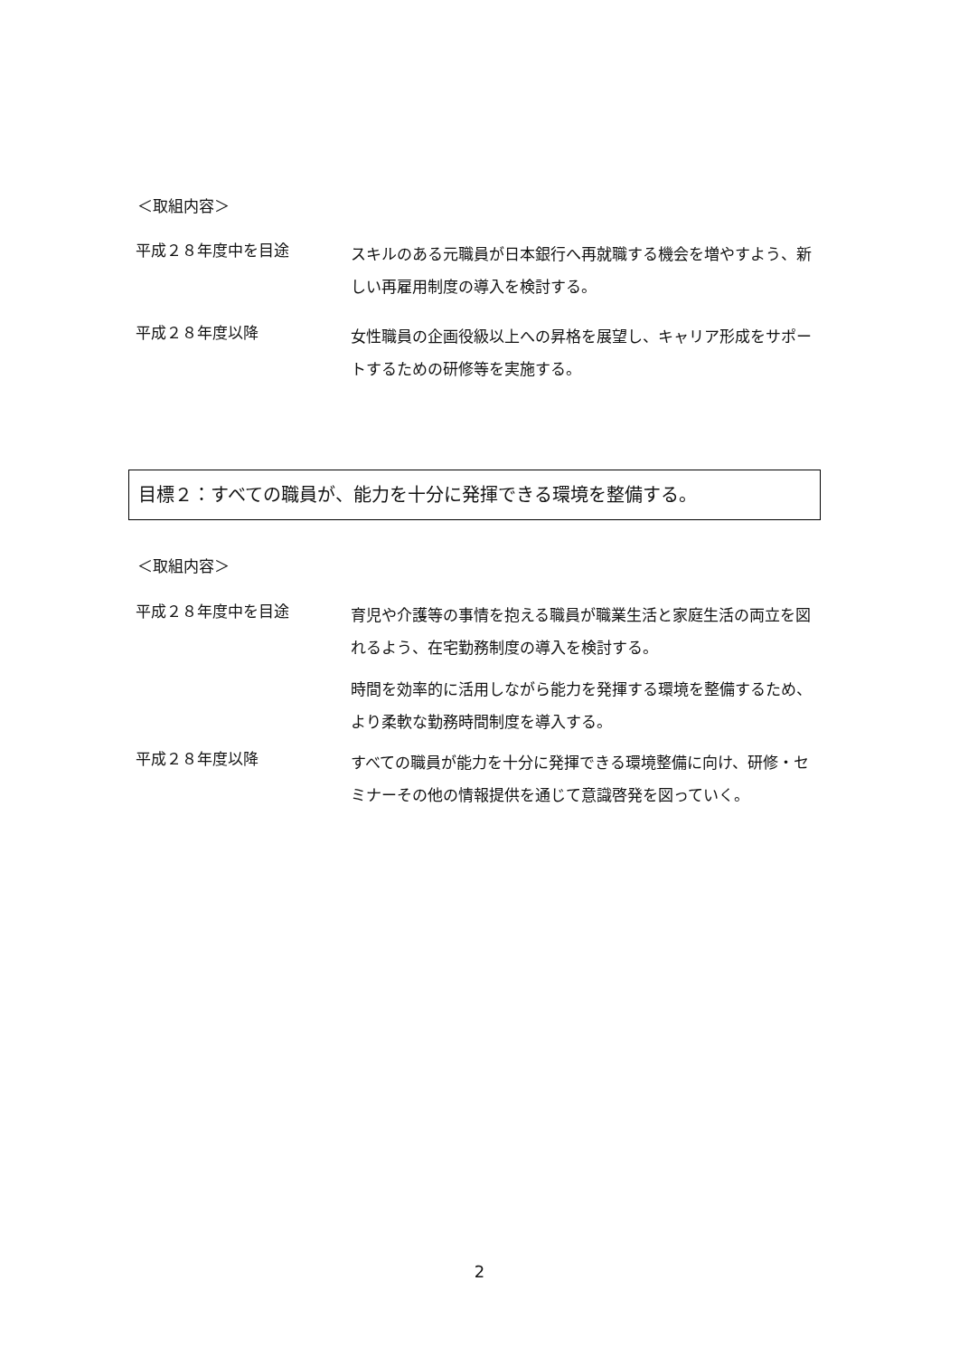＜取組内容＞
平成２８年度中を目途
スキルのある元職員が日本銀行へ再就職する機会を増やすよう、新しい再雇用制度の導入を検討する。
平成２８年度以降
女性職員の企画役級以上への昇格を展望し、キャリア形成をサポートするための研修等を実施する。
目標２：すべての職員が、能力を十分に発揮できる環境を整備する。
＜取組内容＞
平成２８年度中を目途
育児や介護等の事情を抱える職員が職業生活と家庭生活の両立を図れるよう、在宅勤務制度の導入を検討する。
時間を効率的に活用しながら能力を発揮する環境を整備するため、より柔軟な勤務時間制度を導入する。
平成２８年度以降
すべての職員が能力を十分に発揮できる環境整備に向け、研修・セミナーその他の情報提供を通じて意識啓発を図っていく。
2